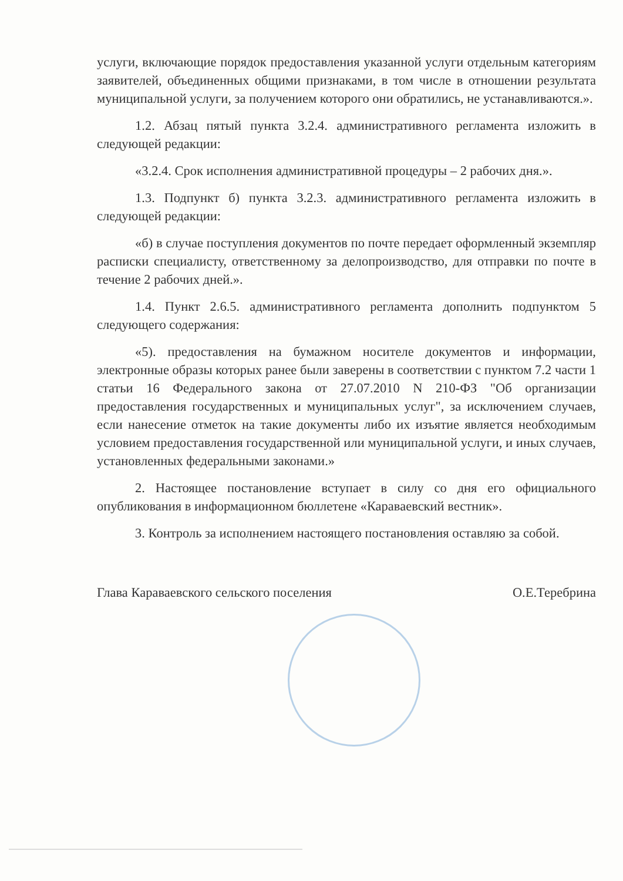услуги, включающие порядок предоставления указанной услуги отдельным категориям заявителей, объединенных общими признаками, в том числе в отношении результата муниципальной услуги, за получением которого они обратились, не устанавливаются.».
1.2. Абзац пятый пункта 3.2.4. административного регламента изложить в следующей редакции:
«3.2.4. Срок исполнения административной процедуры – 2 рабочих дня.».
1.3. Подпункт б) пункта 3.2.3. административного регламента изложить в следующей редакции:
«б) в случае поступления документов по почте передает оформленный экземпляр расписки специалисту, ответственному за делопроизводство, для отправки по почте в течение 2 рабочих дней.».
1.4. Пункт 2.6.5. административного регламента дополнить подпунктом 5 следующего содержания:
«5). предоставления на бумажном носителе документов и информации, электронные образы которых ранее были заверены в соответствии с пунктом 7.2 части 1 статьи 16 Федерального закона от 27.07.2010 N 210-ФЗ "Об организации предоставления государственных и муниципальных услуг", за исключением случаев, если нанесение отметок на такие документы либо их изъятие является необходимым условием предоставления государственной или муниципальной услуги, и иных случаев, установленных федеральными законами.»
2. Настоящее постановление вступает в силу со дня его официального опубликования в информационном бюллетене «Караваевский вестник».
3. Контроль за исполнением настоящего постановления оставляю за собой.
Глава Караваевского сельского поселения О.Е.Теребрина